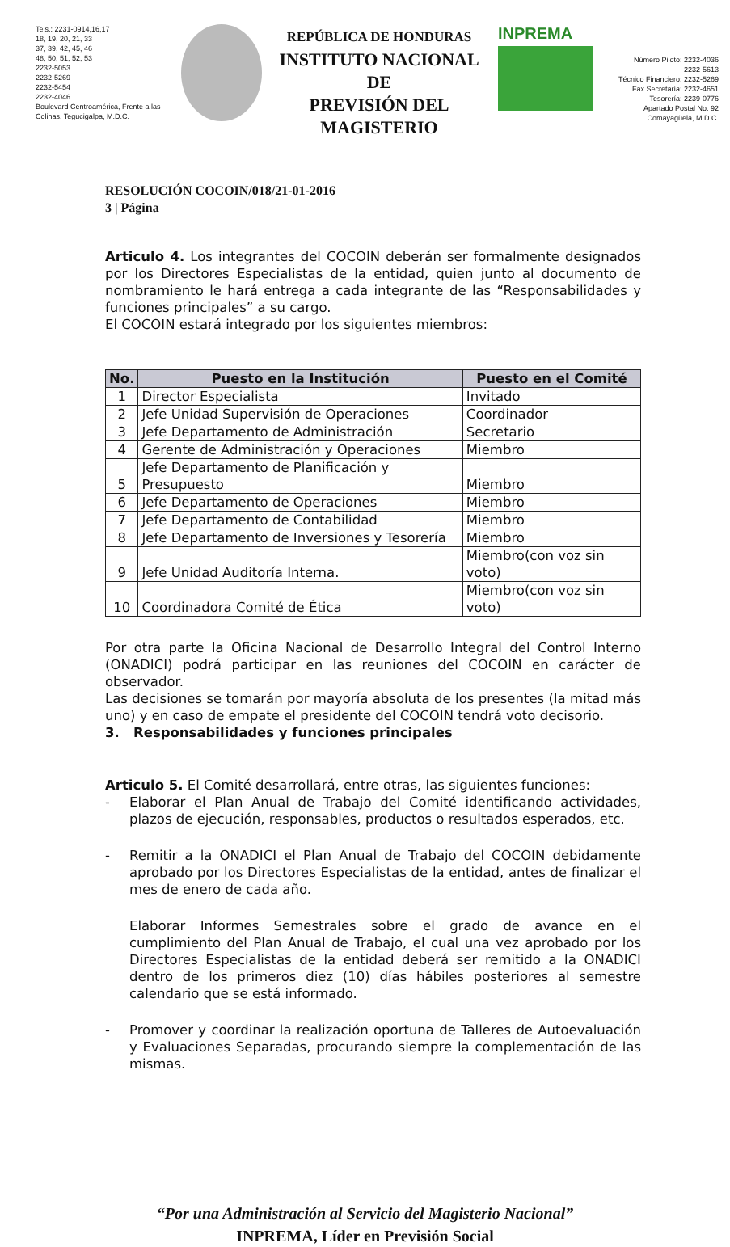Tels.: 2231-0914,16,17
18, 19, 20, 21, 33
37, 39, 42, 45, 46
48, 50, 51, 52, 53
2232-5053
2232-5269
2232-5454
2232-4046
Boulevard Centroamérica, Frente a las Colinas, Tegucigalpa, M.D.C.
REPÚBLICA DE HONDURAS
INSTITUTO NACIONAL
DE
PREVISIÓN DEL MAGISTERIO
INPREMA
Número Piloto: 2232-4036
2232-5613
Técnico Financiero: 2232-5269
Fax Secretaría: 2232-4651
Tesorería: 2239-0776
Apartado Postal No. 92
Comayagüela, M.D.C.
RESOLUCIÓN COCOIN/018/21-01-2016
3 | Página
Articulo 4. Los integrantes del COCOIN deberán ser formalmente designados por los Directores Especialistas de la entidad, quien junto al documento de nombramiento le hará entrega a cada integrante de las “Responsabilidades y funciones principales” a su cargo.
El COCOIN estará integrado por los siguientes miembros:
| No. | Puesto en la Institución | Puesto en el Comité |
| --- | --- | --- |
| 1 | Director Especialista | Invitado |
| 2 | Jefe Unidad Supervisión de Operaciones | Coordinador |
| 3 | Jefe Departamento de Administración | Secretario |
| 4 | Gerente de Administración y Operaciones | Miembro |
| 5 | Jefe Departamento de Planificación y Presupuesto | Miembro |
| 6 | Jefe Departamento de Operaciones | Miembro |
| 7 | Jefe Departamento de Contabilidad | Miembro |
| 8 | Jefe Departamento de Inversiones y Tesorería | Miembro |
| 9 | Jefe Unidad Auditoría Interna. | Miembro(con voz sin voto) |
| 10 | Coordinadora Comité de Ética | Miembro(con voz sin voto) |
Por otra parte la Oficina Nacional de Desarrollo Integral del Control Interno (ONADICI) podrá participar en las reuniones del COCOIN en carácter de observador.
Las decisiones se tomarán por mayoría absoluta de los presentes (la mitad más uno) y en caso de empate el presidente del COCOIN tendrá voto decisorio.
3. Responsabilidades y funciones principales
Articulo 5. El Comité desarrollará, entre otras, las siguientes funciones:
- Elaborar el Plan Anual de Trabajo del Comité identificando actividades, plazos de ejecución, responsables, productos o resultados esperados, etc.
- Remitir a la ONADICI el Plan Anual de Trabajo del COCOIN debidamente aprobado por los Directores Especialistas de la entidad, antes de finalizar el mes de enero de cada año.
Elaborar Informes Semestrales sobre el grado de avance en el cumplimiento del Plan Anual de Trabajo, el cual una vez aprobado por los Directores Especialistas de la entidad deberá ser remitido a la ONADICI dentro de los primeros diez (10) días hábiles posteriores al semestre calendario que se está informado.
- Promover y coordinar la realización oportuna de Talleres de Autoevaluación y Evaluaciones Separadas, procurando siempre la complementación de las mismas.
“Por una Administración al Servicio del Magisterio Nacional”
INPREMA, Líder en Previsión Social